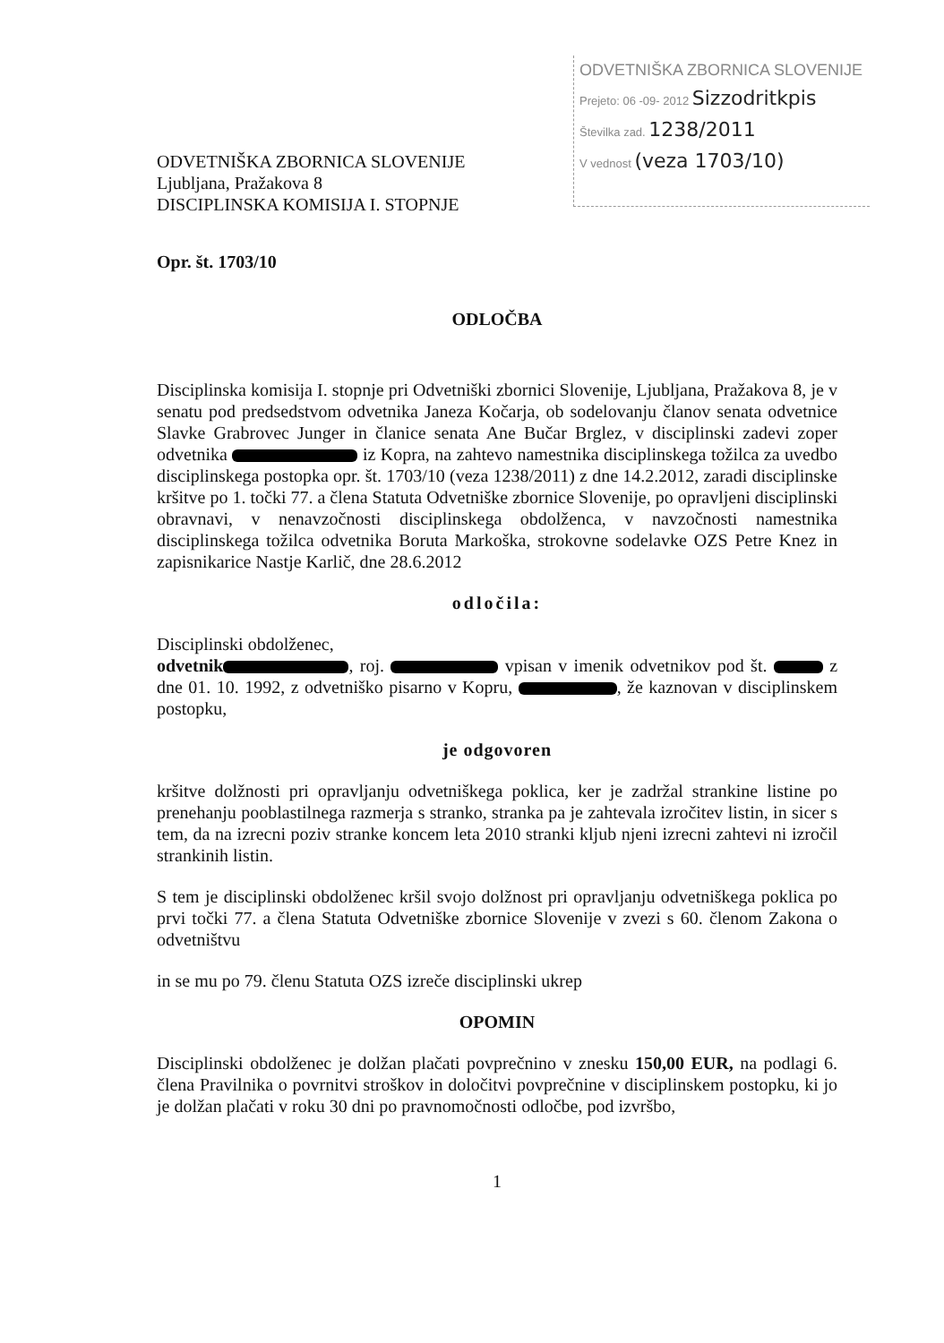ODVETNIŠKA ZBORNICA SLOVENIJE
Prejeto: 06 -09- 2012 Sizzodritkpis
Številka zad. 1238/2011
V vednost (veza 1703/10)
ODVETNIŠKA ZBORNICA SLOVENIJE
Ljubljana, Pražakova 8
DISCIPLINSKA KOMISIJA I. STOPNJE
Opr. št. 1703/10
ODLOČBA
Disciplinska komisija I. stopnje pri Odvetniški zbornici Slovenije, Ljubljana, Pražakova 8, je v senatu pod predsedstvom odvetnika Janeza Kočarja, ob sodelovanju članov senata odvetnice Slavke Grabrovec Junger in članice senata Ane Bučar Brglez, v disciplinski zadevi zoper odvetnika iz Kopra, na zahtevo namestnika disciplinskega tožilca za uvedbo disciplinskega postopka opr. št. 1703/10 (veza 1238/2011) z dne 14.2.2012, zaradi disciplinske kršitve po 1. točki 77. a člena Statuta Odvetniške zbornice Slovenije, po opravljeni disciplinski obravnavi, v nenavzočnosti disciplinskega obdolženca, v navzočnosti namestnika disciplinskega tožilca odvetnika Boruta Markoška, strokovne sodelavke OZS Petre Knez in zapisnikarice Nastje Karlič, dne 28.6.2012
odločila:
Disciplinski obdolženec,
odvetnik , roj. vpisan v imenik odvetnikov pod št. z dne 01. 10. 1992, z odvetniško pisarno v Kopru, , že kaznovan v disciplinskem postopku,
je odgovoren
kršitve dolžnosti pri opravljanju odvetniškega poklica, ker je zadržal strankine listine po prenehanju pooblastilnega razmerja s stranko, stranka pa je zahtevala izročitev listin, in sicer s tem, da na izrecni poziv stranke koncem leta 2010 stranki kljub njeni izrecni zahtevi ni izročil strankinih listin.
S tem je disciplinski obdolženec kršil svojo dolžnost pri opravljanju odvetniškega poklica po prvi točki 77. a člena Statuta Odvetniške zbornice Slovenije v zvezi s 60. členom Zakona o odvetništvu
in se mu po 79. členu Statuta OZS izreče disciplinski ukrep
OPOMIN
Disciplinski obdolženec je dolžan plačati povprečnino v znesku 150,00 EUR, na podlagi 6. člena Pravilnika o povrnitvi stroškov in določitvi povprečnine v disciplinskem postopku, ki jo je dolžan plačati v roku 30 dni po pravnomočnosti odločbe, pod izvršbo,
1